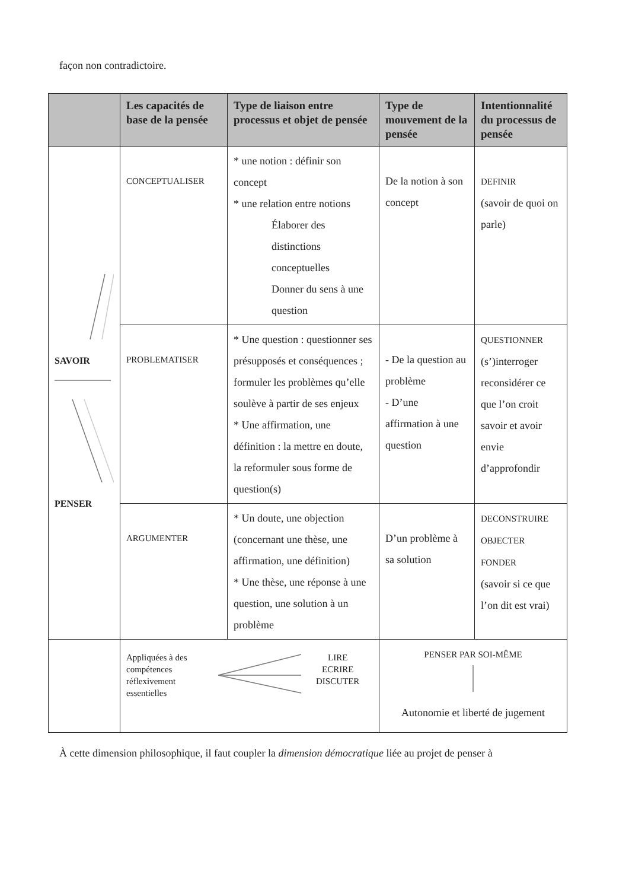façon non contradictoire.
| | Les capacités de base de la pensée | Type de liaison entre processus et objet de pensée | Type de mouvement de la pensée | Intentionnalité du processus de pensée |
| --- | --- | --- | --- | --- |
| SAVOIR PENSER | CONCEPTUALISER | * une notion : définir son concept * une relation entre notions Élaborer des distinctions conceptuelles Donner du sens à une question | De la notion à son concept | DEFINIR (savoir de quoi on parle) |
| | PROBLEMATISER | * Une question : questionner ses présupposés et conséquences ; formuler les problèmes qu’elle soulève à partir de ses enjeux * Une affirmation, une définition : la mettre en doute, la reformuler sous forme de question(s) | - De la question au problème - D’une affirmation à une question | QUESTIONNER (s’)interroger reconsidérer ce que l’on croit savoir et avoir envie d’approfondir |
| | ARGUMENTER | * Un doute, une objection (concernant une thèse, une affirmation, une définition) * Une thèse, une réponse à une question, une solution à un problème | D’un problème à sa solution | DECONSTRUIRE OBJECTER FONDER (savoir si ce que l’on dit est vrai) |
| | Appliquées à des compétences réflexivement essentielles LIRE ECRIRE DISCUTER | | PENSER PAR SOI-MÊME Autonomie et liberté de jugement | |
À cette dimension philosophique, il faut coupler la dimension démocratique liée au projet de penser à